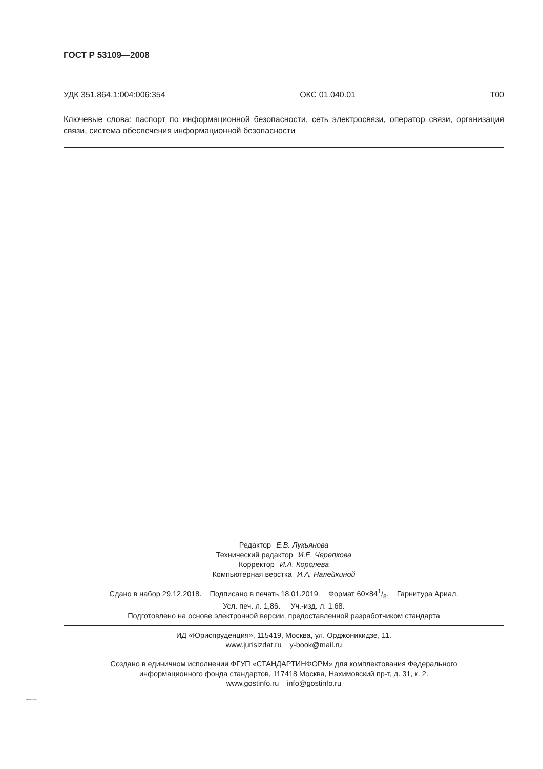ГОСТ Р 53109—2008
УДК 351.864.1:004:006:354 ОКС 01.040.01 Т00
Ключевые слова: паспорт по информационной безопасности, сеть электросвязи, оператор связи, организация связи, система обеспечения информационной безопасности
Редактор Е.В. Лукьянова
Технический редактор И.Е. Черепкова
Корректор И.А. Королева
Компьютерная верстка И.А. Налейкиной
Сдано в набор 29.12.2018. Подписано в печать 18.01.2019. Формат 60×841/8. Гарнитура Ариал.
Усл. печ. л. 1,86. Уч.-изд. л. 1,68.
Подготовлено на основе электронной версии, предоставленной разработчиком стандарта
ИД «Юриспруденция», 115419, Москва, ул. Орджоникидзе, 11.
www.jurisizdat.ru y-book@mail.ru
Создано в единичном исполнении ФГУП «СТАНДАРТИНФОРМ» для комплектования Федерального
информационного фонда стандартов, 117418 Москва, Нахимовский пр-т, д. 31, к. 2.
www.gostinfo.ru info@gostinfo.ru
53109-2008